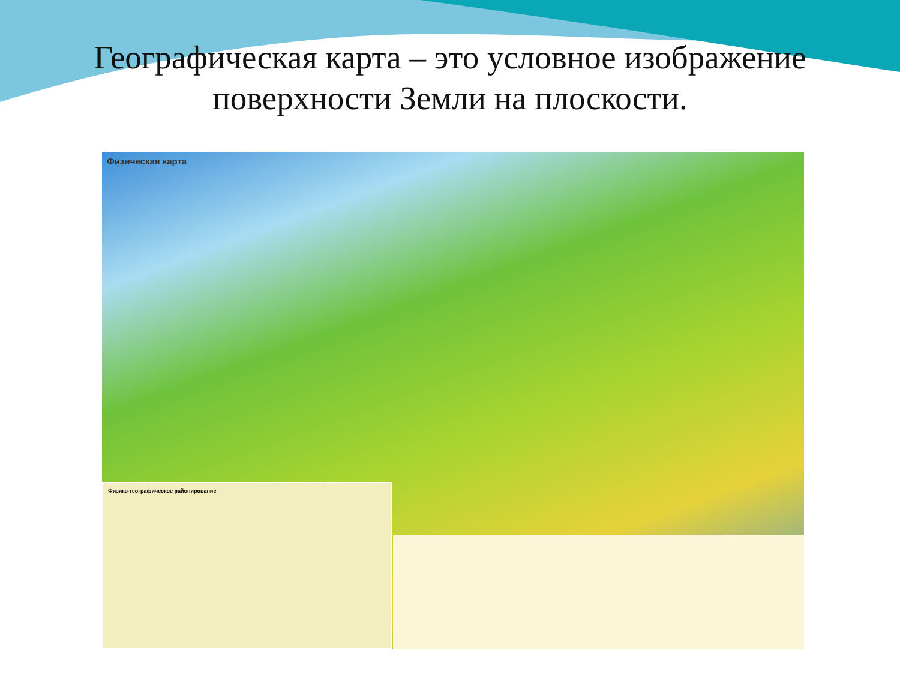Географическая карта – это условное изображение
поверхности Земли на плоскости.
Физическая карта
Физико-географическое районирование